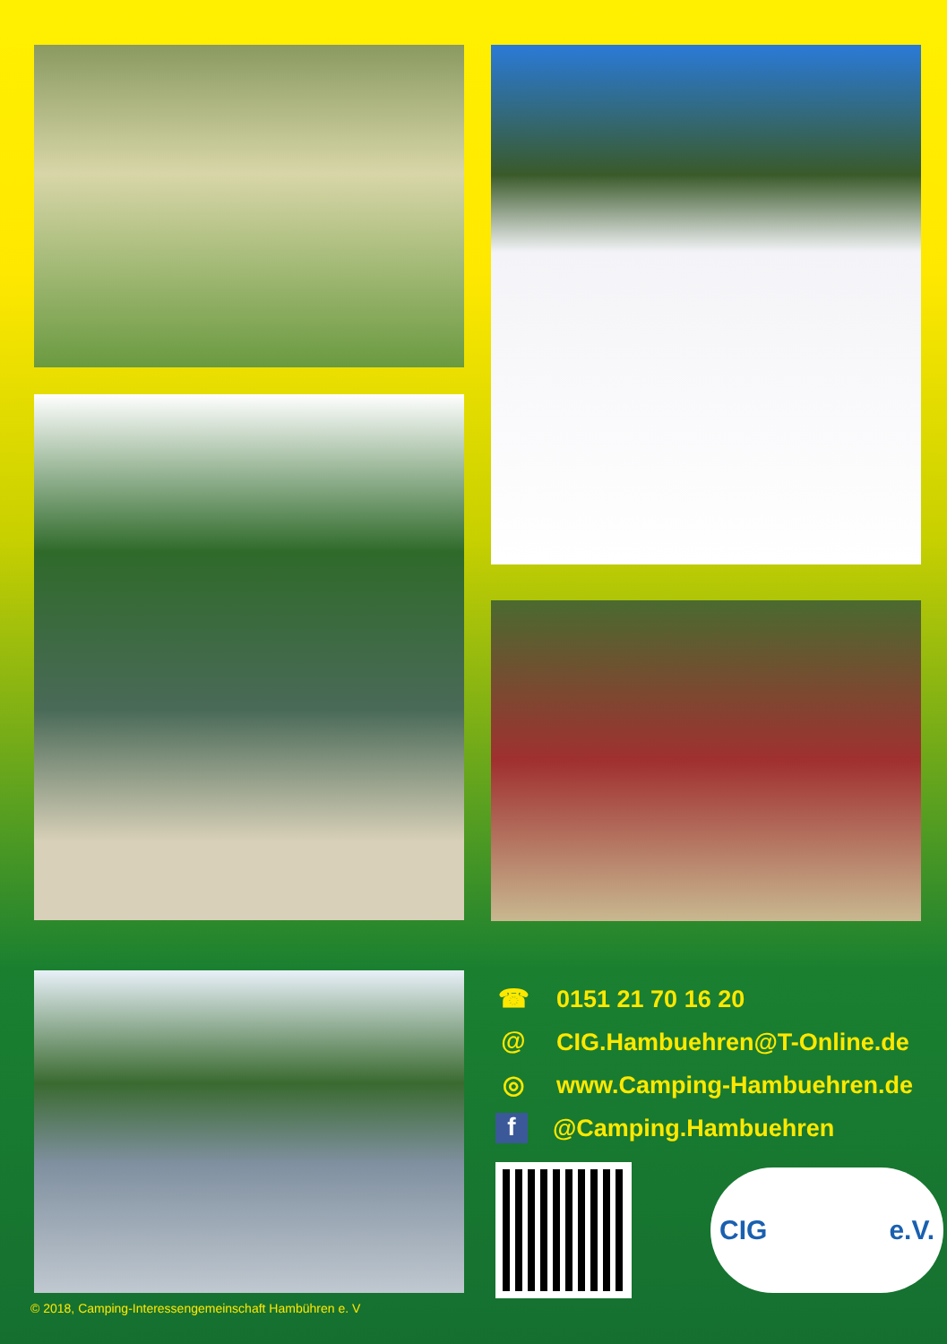☎ 0151 21 70 16 20
@ CIG.Hambuehren@T-Online.de
◎ www.Camping-Hambuehren.de
f @Camping.Hambuehren
CIG e.V.
© 2018, Camping-Interessengemeinschaft Hambühren e. V